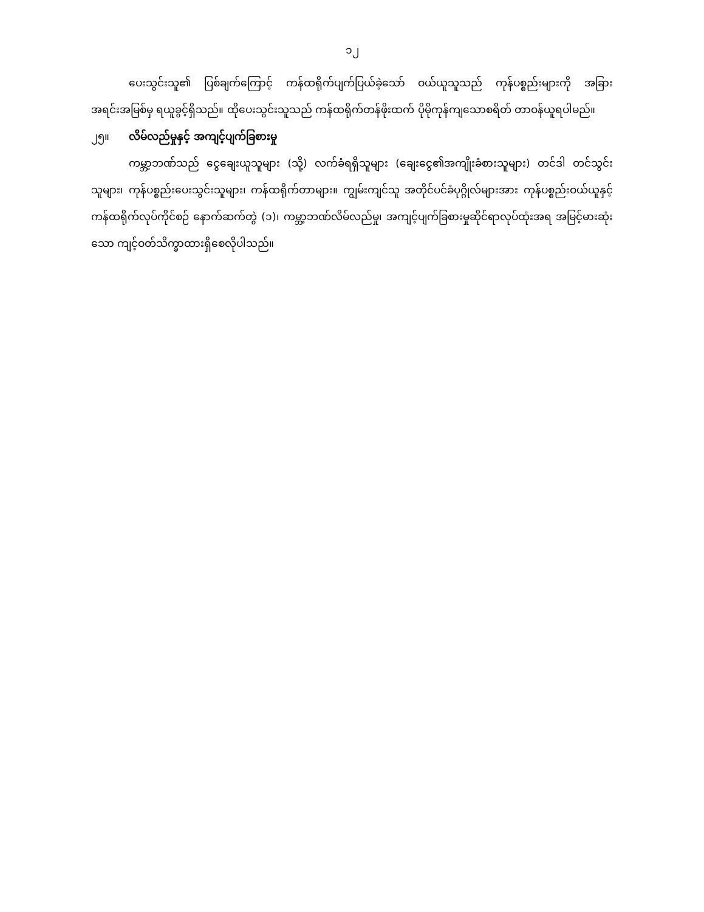၁၂
ပေးသွင်းသူ၏ ပြစ်ချက်ကြောင့် ကန်ထရိုက်ပျက်ပြယ်ခဲ့သော် ဝယ်ယူသူသည် ကုန်ပစ္စည်းများကို အခြားအရင်းအမြစ်မှ ရယူခွင့်ရှိသည်။ ထိုပေးသွင်းသူသည် ကန်ထရိုက်တန်ဖိုးထက် ပိုမိုကုန်ကျသောစရိတ် တာဝန်ယူရပါမည်။
၂၅။ လိမ်လည်မှုနှင့် အကျင့်ပျက်ခြစားမှု
ကမ္ဘာ့ဘဏ်သည် ငွေချေးယူသူများ (သို့) လက်ခံရရှိသူများ (ချေးငွေ၏အကျိုးခံစားသူများ) တင်ဒါ တင်သွင်းသူများ၊ ကုန်ပစ္စည်းပေးသွင်းသူများ၊ ကန်ထရိုက်တာများ။ ကျွမ်းကျင်သူ အတိုင်ပင်ခံပုဂ္ဂိုလ်များအား ကုန်ပစ္စည်းဝယ်ယူနှင့် ကန်ထရိုက်လုပ်ကိုင်စဉ် နောက်ဆက်တွဲ (၁)၊ ကမ္ဘာ့ဘဏ်လိမ်လည်မှု၊ အကျင့်ပျက်ခြစားမှုဆိုင်ရာလုပ်ထုံးအရ အမြင့်မားဆုံးသော ကျင့်ဝတ်သိက္ခာထားရှိစေလိုပါသည်။